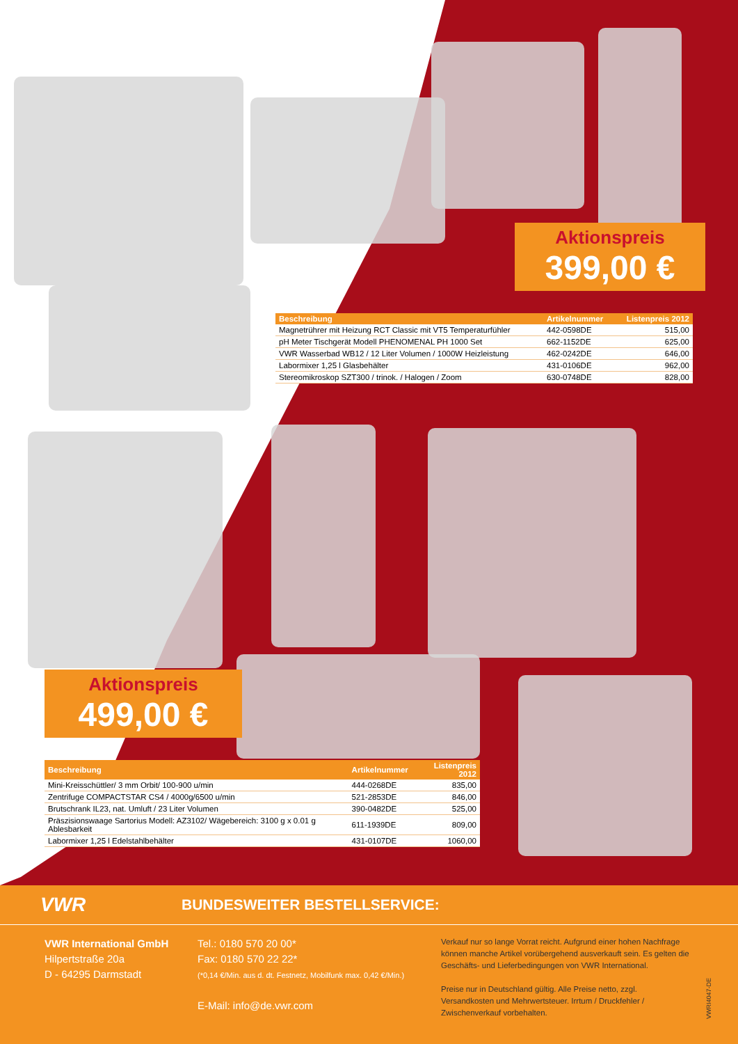Aktionspreis
399,00 €
| Beschreibung | Artikelnummer | Listenpreis 2012 |
| --- | --- | --- |
| Magnetrührer mit Heizung RCT Classic mit VT5 Temperaturfühler | 442-0598DE | 515,00 |
| pH Meter Tischgerät Modell PHENOMENAL PH 1000 Set | 662-1152DE | 625,00 |
| VWR Wasserbad WB12 / 12 Liter Volumen / 1000W Heizleistung | 462-0242DE | 646,00 |
| Labormixer 1,25 l Glasbehälter | 431-0106DE | 962,00 |
| Stereomikroskop SZT300 / trinok. / Halogen / Zoom | 630-0748DE | 828,00 |
Aktionspreis
499,00 €
| Beschreibung | Artikelnummer | Listenpreis 2012 |
| --- | --- | --- |
| Mini-Kreisschüttler/ 3 mm Orbit/ 100-900 u/min | 444-0268DE | 835,00 |
| Zentrifuge COMPACTSTAR CS4 / 4000g/6500 u/min | 521-2853DE | 846,00 |
| Brutschrank IL23, nat. Umluft / 23 Liter Volumen | 390-0482DE | 525,00 |
| Präszisionswaage Sartorius Modell: AZ3102/ Wägebereich: 3100 g x 0.01 g Ablesbarkeit | 611-1939DE | 809,00 |
| Labormixer 1,25 l Edelstahlbehälter | 431-0107DE | 1060,00 |
VWR
BUNDESWEITER BESTELLSERVICE:
VWR International GmbH
Hilpertstraße 20a
D - 64295 Darmstadt
Tel.: 0180 570 20 00*
Fax: 0180 570 22 22*
(*0,14 €/Min. aus d. dt. Festnetz, Mobilfunk max. 0,42 €/Min.)
E-Mail: info@de.vwr.com
Verkauf nur so lange Vorrat reicht. Aufgrund einer hohen Nachfrage können manche Artikel vorübergehend ausverkauft sein. Es gelten die Geschäfts- und Lieferbedingungen von VWR International.
Preise nur in Deutschland gültig. Alle Preise netto, zzgl. Versandkosten und Mehrwertsteuer. Irrtum / Druckfehler / Zwischenverkauf vorbehalten.
VWRI4047-DE